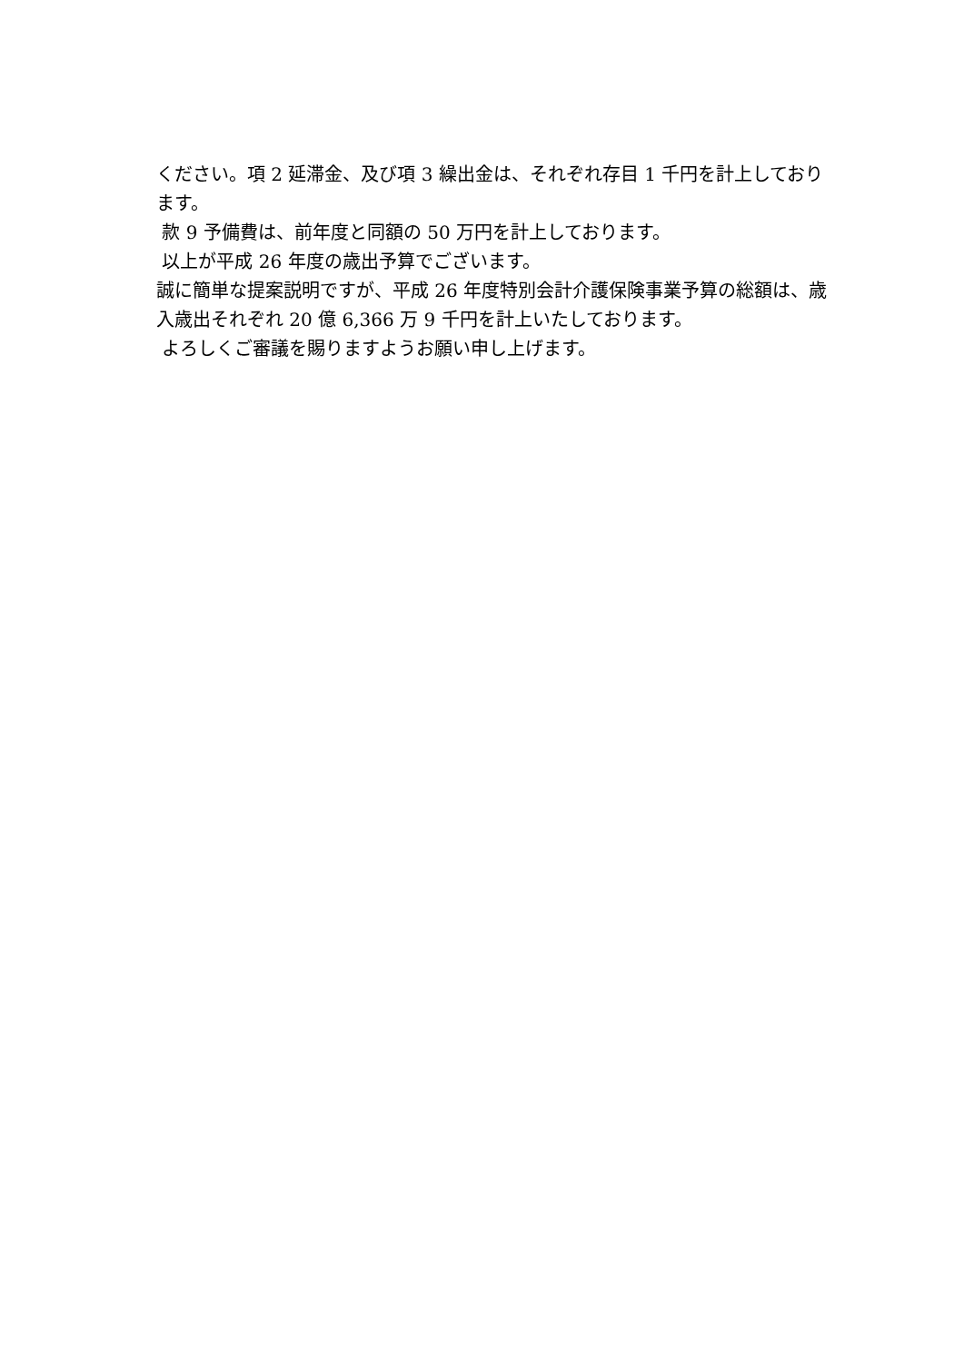ください。項 2 延滞金、及び項 3 繰出金は、それぞれ存目 1 千円を計上しております。
款 9 予備費は、前年度と同額の 50 万円を計上しております。
以上が平成 26 年度の歳出予算でございます。
誠に簡単な提案説明ですが、平成 26 年度特別会計介護保険事業予算の総額は、歳入歳出それぞれ 20 億 6,366 万 9 千円を計上いたしております。
よろしくご審議を賜りますようお願い申し上げます。